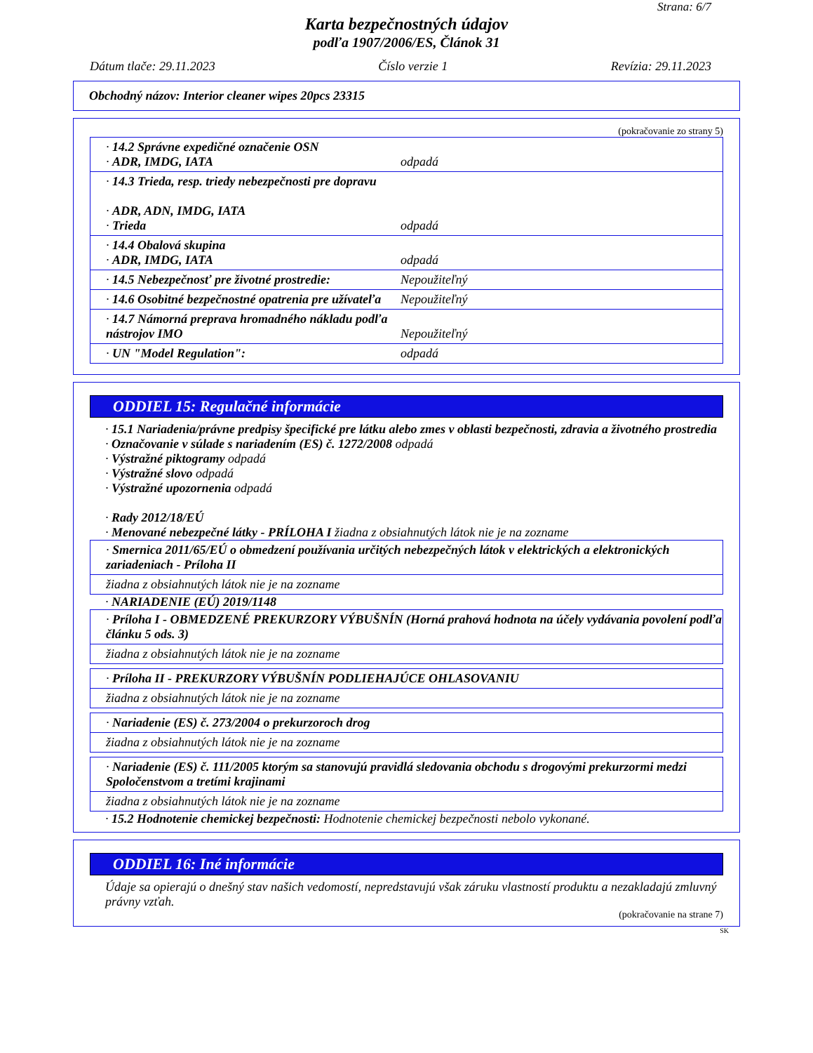Strana: 6/7
Karta bezpečnostných údajov
podľa 1907/2006/ES, Článok 31
Dátum tlače: 29.11.2023 Číslo verzie 1 Revízia: 29.11.2023
Obchodný názov: Interior cleaner wipes 20pcs 23315
(pokračovanie zo strany 5)
· 14.2 Správne expedičné označenie OSN
· ADR, IMDG, IATA odpadá
· 14.3 Trieda, resp. triedy nebezpečnosti pre dopravu
· ADR, ADN, IMDG, IATA
· Trieda odpadá
· 14.4 Obalová skupina
· ADR, IMDG, IATA odpadá
· 14.5 Nebezpečnosť pre životné prostredie: Nepoužiteľný
· 14.6 Osobitné bezpečnostné opatrenia pre užívateľa Nepoužiteľný
· 14.7 Námorná preprava hromadného nákladu podľa
nástrojov IMO Nepoužiteľný
· UN "Model Regulation": odpadá
ODDIEL 15: Regulačné informácie
· 15.1 Nariadenia/právne predpisy špecifické pre látku alebo zmes v oblasti bezpečnosti, zdravia a životného prostredia
· Označovanie v súlade s nariadením (ES) č. 1272/2008 odpadá
· Výstražné piktogramy odpadá
· Výstražné slovo odpadá
· Výstražné upozornenia odpadá
· Rady 2012/18/EÚ
· Menované nebezpečné látky - PRÍLOHA I žiadna z obsiahnutých látok nie je na zozname
· Smernica 2011/65/EÚ o obmedzení používania určitých nebezpečných látok v elektrických a elektronických zariadeniach - Príloha II
žiadna z obsiahnutých látok nie je na zozname
· NARIADENIE (EÚ) 2019/1148
· Príloha I - OBMEDZENÉ PREKURZORY VÝBUŠNÍN (Horná prahová hodnota na účely vydávania povolení podľa článku 5 ods. 3)
žiadna z obsiahnutých látok nie je na zozname
· Príloha II - PREKURZORY VÝBUŠNÍN PODLIEHAJÚCE OHLASOVANIU
žiadna z obsiahnutých látok nie je na zozname
· Nariadenie (ES) č. 273/2004 o prekurzoroch drog
žiadna z obsiahnutých látok nie je na zozname
· Nariadenie (ES) č. 111/2005 ktorým sa stanovujú pravidlá sledovania obchodu s drogovými prekurzormi medzi Spoločenstvom a tretími krajinami
žiadna z obsiahnutých látok nie je na zozname
· 15.2 Hodnotenie chemickej bezpečnosti: Hodnotenie chemickej bezpečnosti nebolo vykonané.
ODDIEL 16: Iné informácie
Údaje sa opierajú o dnešný stav našich vedomostí, nepredstavujú však záruku vlastností produktu a nezakladajú zmluvný právny vzťah.
(pokračovanie na strane 7)
SK